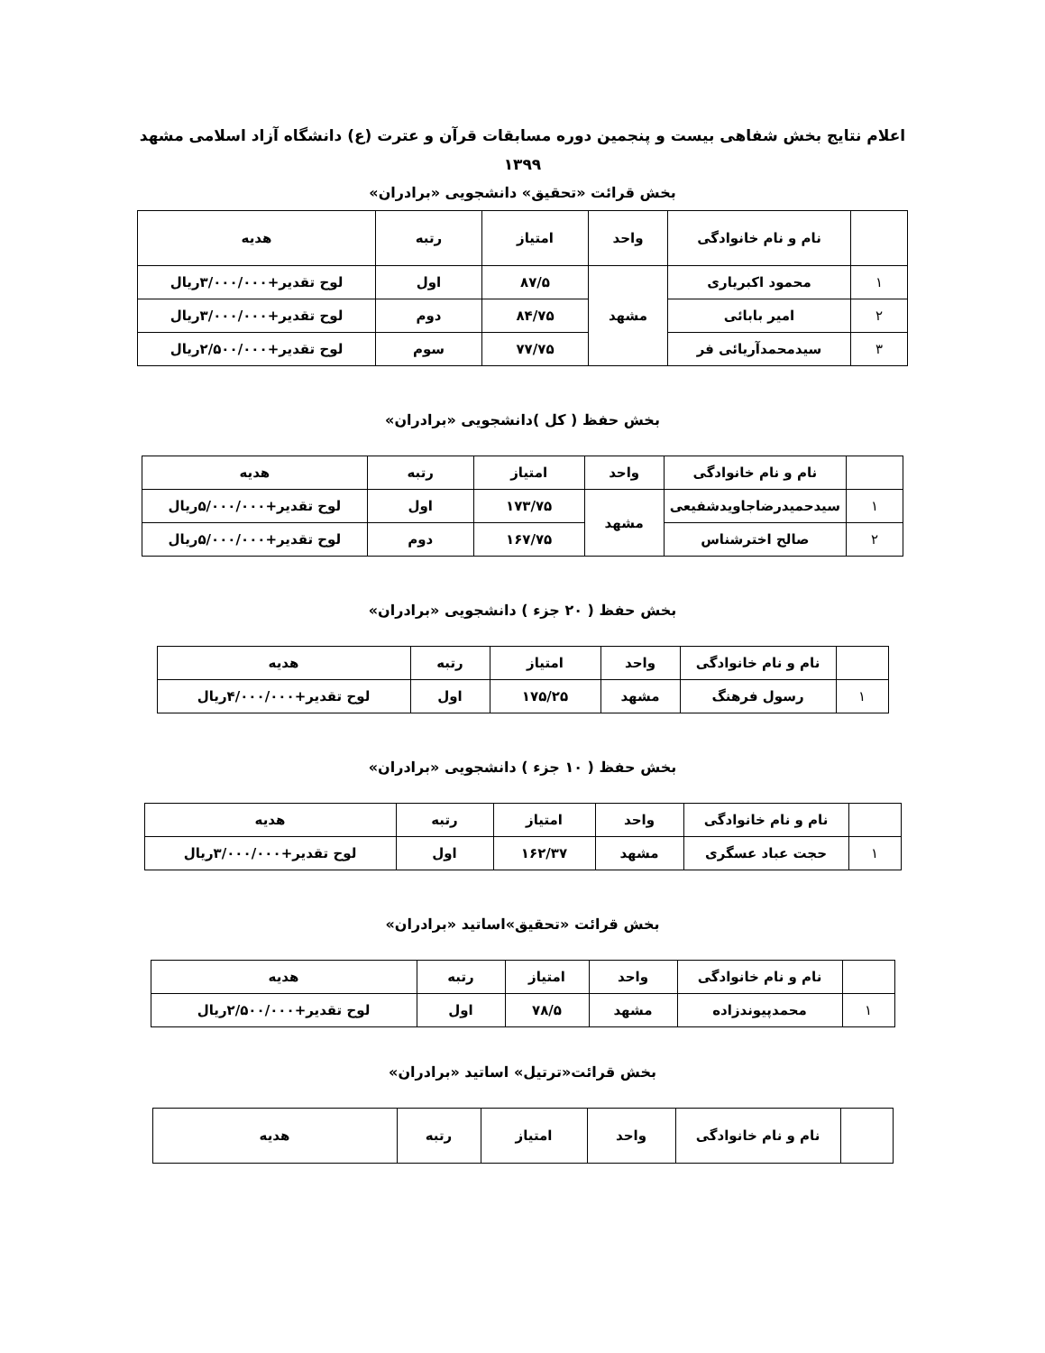اعلام نتایج بخش شفاهی بیست و پنجمین دوره مسابقات قرآن و عترت (ع) دانشگاه آزاد اسلامی مشهد
۱۳۹۹
بخش قرائت «تحقیق» دانشجویی «برادران»
| | نام و نام خانوادگی | واحد | امتیاز | رتبه | هدیه |
| --- | --- | --- | --- | --- | --- |
| ۱ | محمود اکبریاری | مشهد | ۸۷/۵ | اول | لوح تقدیر+۳/۰۰۰/۰۰۰ریال |
| ۲ | امیر بابائی | | ۸۴/۷۵ | دوم | لوح تقدیر+۳/۰۰۰/۰۰۰ریال |
| ۳ | سیدمحمدآریائی فر | | ۷۷/۷۵ | سوم | لوح تقدیر+۲/۵۰۰/۰۰۰ریال |
بخش حفظ ( کل )دانشجویی «برادران»
| | نام و نام خانوادگی | واحد | امتیاز | رتبه | هدیه |
| --- | --- | --- | --- | --- | --- |
| ۱ | سیدحمیدرضاجاویدشفیعی | مشهد | ۱۷۳/۷۵ | اول | لوح تقدیر+۵/۰۰۰/۰۰۰ریال |
| ۲ | صالح اخترشناس | | ۱۶۷/۷۵ | دوم | لوح تقدیر+۵/۰۰۰/۰۰۰ریال |
بخش حفظ ( ۲۰ جزء ) دانشجویی «برادران»
| | نام و نام خانوادگی | واحد | امتیاز | رتبه | هدیه |
| --- | --- | --- | --- | --- | --- |
| ۱ | رسول فرهنگ | مشهد | ۱۷۵/۲۵ | اول | لوح تقدیر+۴/۰۰۰/۰۰۰ریال |
بخش حفظ ( ۱۰ جزء ) دانشجویی «برادران»
| | نام و نام خانوادگی | واحد | امتیاز | رتبه | هدیه |
| --- | --- | --- | --- | --- | --- |
| ۱ | حجت عباد عسگری | مشهد | ۱۶۲/۳۷ | اول | لوح تقدیر+۳/۰۰۰/۰۰۰ریال |
بخش قرائت «تحقیق»اساتید «برادران»
| | نام و نام خانوادگی | واحد | امتیاز | رتبه | هدیه |
| --- | --- | --- | --- | --- | --- |
| ۱ | محمدپیوندزاده | مشهد | ۷۸/۵ | اول | لوح تقدیر+۲/۵۰۰/۰۰۰ریال |
بخش قرائت«ترتیل» اساتید «برادران»
| | نام و نام خانوادگی | واحد | امتیاز | رتبه | هدیه |
| --- | --- | --- | --- | --- | --- |